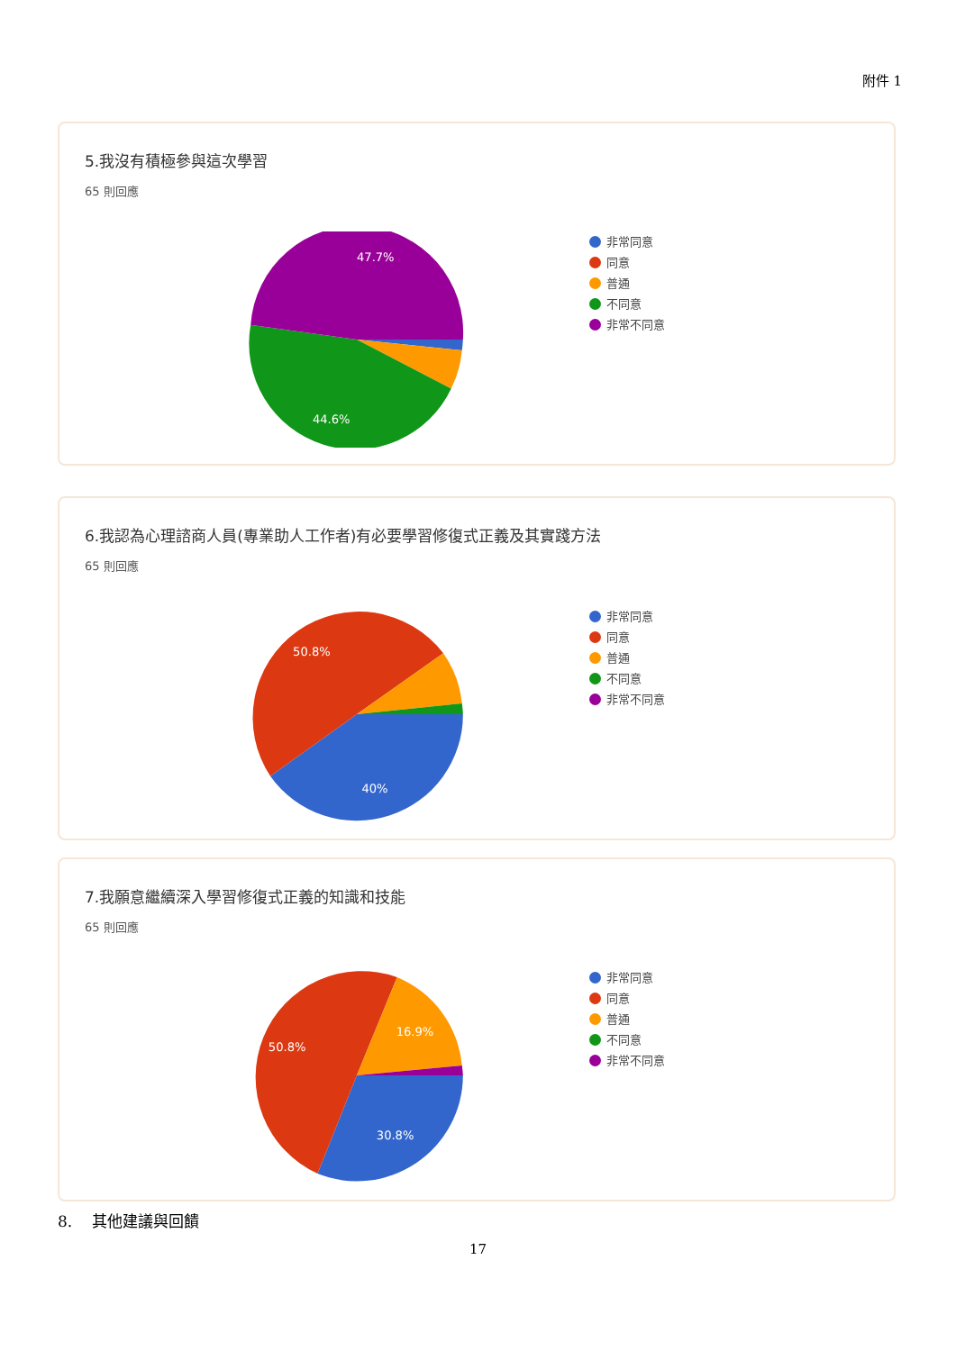附件 1
5.我沒有積極參與這次學習
65 則回應
47.7%
44.6%
非常同意
同意
普通
不同意
非常不同意
6.我認為心理諮商人員(專業助人工作者)有必要學習修復式正義及其實踐方法
65 則回應
50.8%
40%
非常同意
同意
普通
不同意
非常不同意
7.我願意繼續深入學習修復式正義的知識和技能
65 則回應
50.8%
16.9%
30.8%
非常同意
同意
普通
不同意
非常不同意
8. 其他建議與回饋
17